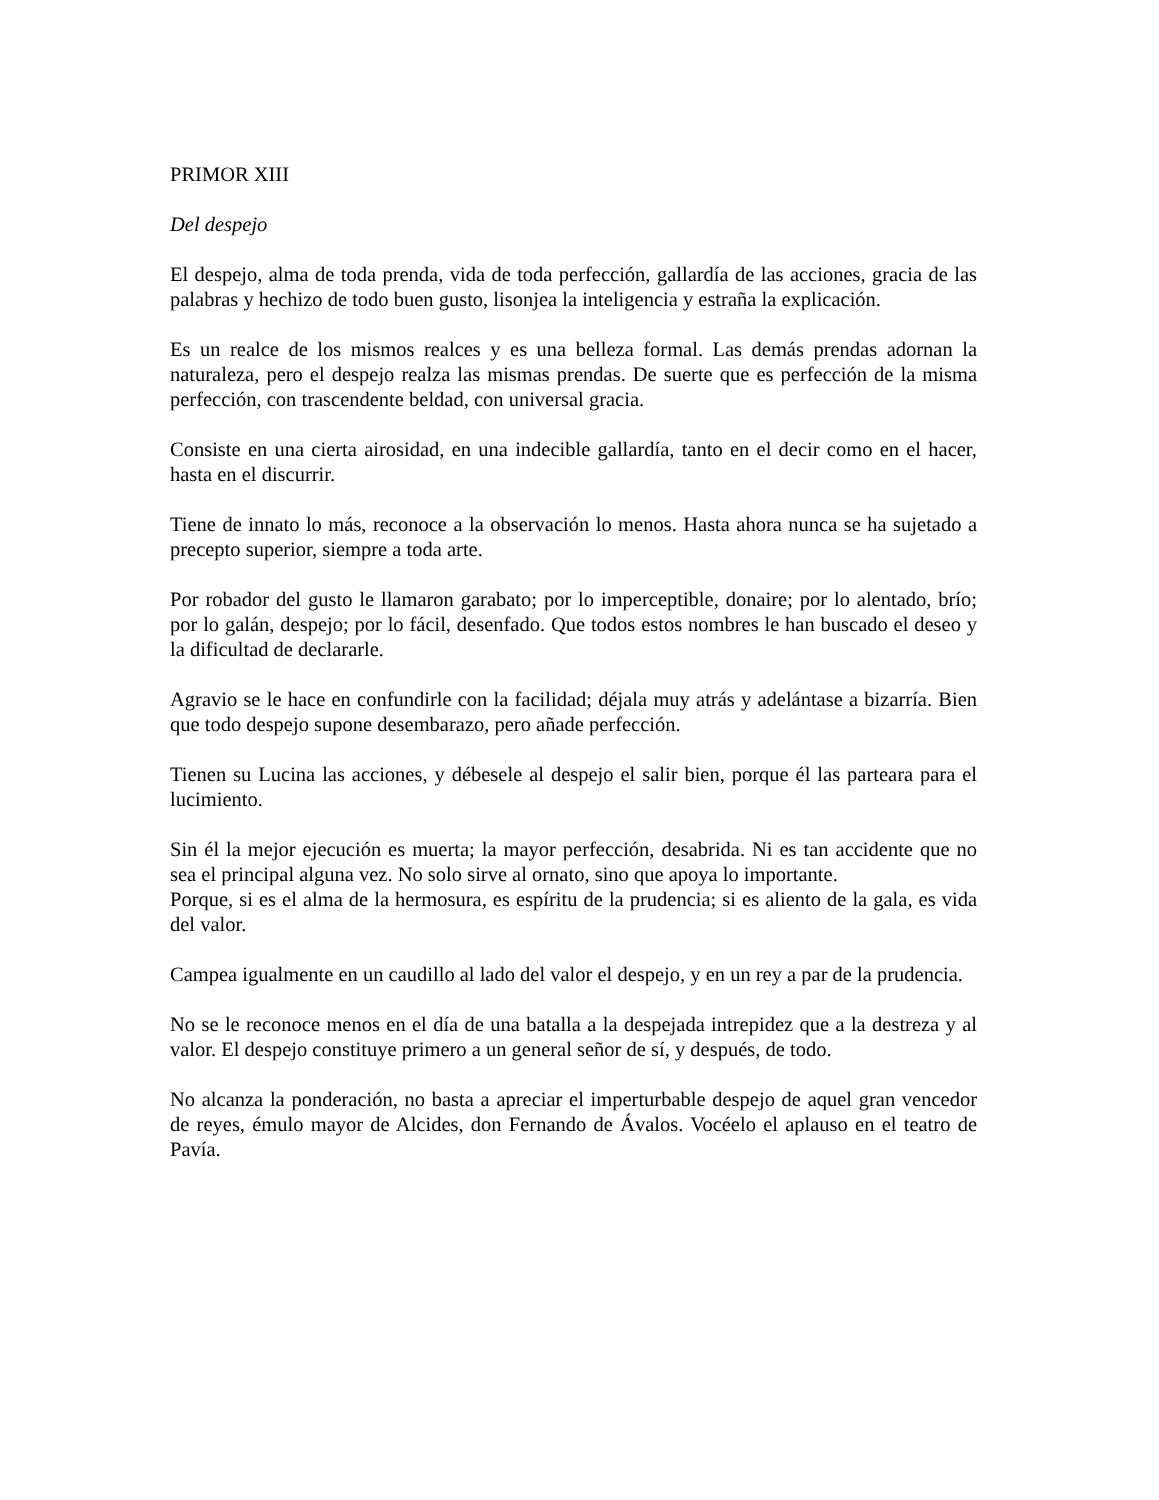PRIMOR XIII
Del despejo
El despejo, alma de toda prenda, vida de toda perfección, gallardía de las acciones, gracia de las palabras y hechizo de todo buen gusto, lisonjea la inteligencia y estraña la explicación.
Es un realce de los mismos realces y es una belleza formal. Las demás prendas adornan la naturaleza, pero el despejo realza las mismas prendas. De suerte que es perfección de la misma perfección, con trascendente beldad, con universal gracia.
Consiste en una cierta airosidad, en una indecible gallardía, tanto en el decir como en el hacer, hasta en el discurrir.
Tiene de innato lo más, reconoce a la observación lo menos. Hasta ahora nunca se ha sujetado a precepto superior, siempre a toda arte.
Por robador del gusto le llamaron garabato; por lo imperceptible, donaire; por lo alentado, brío; por lo galán, despejo; por lo fácil, desenfado. Que todos estos nombres le han buscado el deseo y la dificultad de declararle.
Agravio se le hace en confundirle con la facilidad; déjala muy atrás y adelántase a bizarría. Bien que todo despejo supone desembarazo, pero añade perfección.
Tienen su Lucina las acciones, y débesele al despejo el salir bien, porque él las parteara para el lucimiento.
Sin él la mejor ejecución es muerta; la mayor perfección, desabrida. Ni es tan accidente que no sea el principal alguna vez. No solo sirve al ornato, sino que apoya lo importante.
Porque, si es el alma de la hermosura, es espíritu de la prudencia; si es aliento de la gala, es vida del valor.
Campea igualmente en un caudillo al lado del valor el despejo, y en un rey a par de la prudencia.
No se le reconoce menos en el día de una batalla a la despejada intrepidez que a la destreza y al valor. El despejo constituye primero a un general señor de sí, y después, de todo.
No alcanza la ponderación, no basta a apreciar el imperturbable despejo de aquel gran vencedor de reyes, émulo mayor de Alcides, don Fernando de Ávalos. Vocéelo el aplauso en el teatro de Pavía.